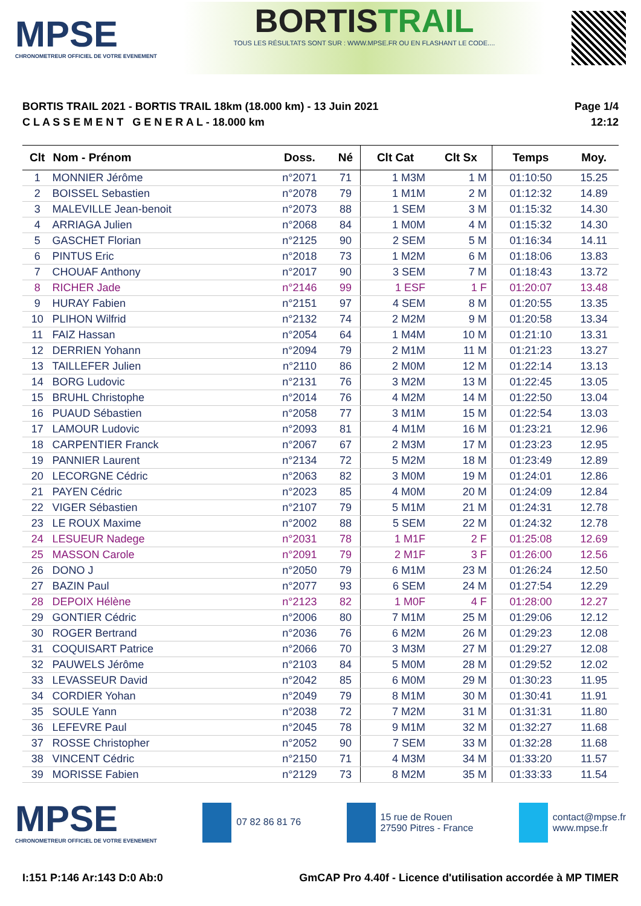MPSE
CHRONOMETREUR OFFICIEL DE VOTRE EVENEMENT
BORTISTRAIL
TOUS LES RÉSULTATS SONT SUR : WWW.MPSE.FR OU EN FLASHANT LE CODE....
BORTIS TRAIL 2021 - BORTIS TRAIL 18km (18.000 km) - 13 Juin 2021
C L A S S E M E N T G E N E R A L - 18.000 km
Page 1/4
12:12
| Clt | Nom - Prénom | Doss. | Né | Clt Cat | Clt Sx | Temps | Moy. |
| --- | --- | --- | --- | --- | --- | --- | --- |
| 1 | MONNIER Jérôme | n°2071 | 71 | 1 M3M | 1 M | 01:10:50 | 15.25 |
| 2 | BOISSEL Sebastien | n°2078 | 79 | 1 M1M | 2 M | 01:12:32 | 14.89 |
| 3 | MALEVILLE Jean-benoit | n°2073 | 88 | 1 SEM | 3 M | 01:15:32 | 14.30 |
| 4 | ARRIAGA Julien | n°2068 | 84 | 1 M0M | 4 M | 01:15:32 | 14.30 |
| 5 | GASCHET Florian | n°2125 | 90 | 2 SEM | 5 M | 01:16:34 | 14.11 |
| 6 | PINTUS Eric | n°2018 | 73 | 1 M2M | 6 M | 01:18:06 | 13.83 |
| 7 | CHOUAF Anthony | n°2017 | 90 | 3 SEM | 7 M | 01:18:43 | 13.72 |
| 8 | RICHER Jade | n°2146 | 99 | 1 ESF | 1 F | 01:20:07 | 13.48 |
| 9 | HURAY Fabien | n°2151 | 97 | 4 SEM | 8 M | 01:20:55 | 13.35 |
| 10 | PLIHON Wilfrid | n°2132 | 74 | 2 M2M | 9 M | 01:20:58 | 13.34 |
| 11 | FAIZ Hassan | n°2054 | 64 | 1 M4M | 10 M | 01:21:10 | 13.31 |
| 12 | DERRIEN Yohann | n°2094 | 79 | 2 M1M | 11 M | 01:21:23 | 13.27 |
| 13 | TAILLEFER Julien | n°2110 | 86 | 2 M0M | 12 M | 01:22:14 | 13.13 |
| 14 | BORG Ludovic | n°2131 | 76 | 3 M2M | 13 M | 01:22:45 | 13.05 |
| 15 | BRUHL Christophe | n°2014 | 76 | 4 M2M | 14 M | 01:22:50 | 13.04 |
| 16 | PUAUD Sébastien | n°2058 | 77 | 3 M1M | 15 M | 01:22:54 | 13.03 |
| 17 | LAMOUR Ludovic | n°2093 | 81 | 4 M1M | 16 M | 01:23:21 | 12.96 |
| 18 | CARPENTIER Franck | n°2067 | 67 | 2 M3M | 17 M | 01:23:23 | 12.95 |
| 19 | PANNIER Laurent | n°2134 | 72 | 5 M2M | 18 M | 01:23:49 | 12.89 |
| 20 | LECORGNE Cédric | n°2063 | 82 | 3 M0M | 19 M | 01:24:01 | 12.86 |
| 21 | PAYEN Cédric | n°2023 | 85 | 4 M0M | 20 M | 01:24:09 | 12.84 |
| 22 | VIGER Sébastien | n°2107 | 79 | 5 M1M | 21 M | 01:24:31 | 12.78 |
| 23 | LE ROUX Maxime | n°2002 | 88 | 5 SEM | 22 M | 01:24:32 | 12.78 |
| 24 | LESUEUR Nadege | n°2031 | 78 | 1 M1F | 2 F | 01:25:08 | 12.69 |
| 25 | MASSON Carole | n°2091 | 79 | 2 M1F | 3 F | 01:26:00 | 12.56 |
| 26 | DONO J | n°2050 | 79 | 6 M1M | 23 M | 01:26:24 | 12.50 |
| 27 | BAZIN Paul | n°2077 | 93 | 6 SEM | 24 M | 01:27:54 | 12.29 |
| 28 | DEPOIX Hélène | n°2123 | 82 | 1 M0F | 4 F | 01:28:00 | 12.27 |
| 29 | GONTIER Cédric | n°2006 | 80 | 7 M1M | 25 M | 01:29:06 | 12.12 |
| 30 | ROGER Bertrand | n°2036 | 76 | 6 M2M | 26 M | 01:29:23 | 12.08 |
| 31 | COQUISART Patrice | n°2066 | 70 | 3 M3M | 27 M | 01:29:27 | 12.08 |
| 32 | PAUWELS Jérôme | n°2103 | 84 | 5 M0M | 28 M | 01:29:52 | 12.02 |
| 33 | LEVASSEUR David | n°2042 | 85 | 6 M0M | 29 M | 01:30:23 | 11.95 |
| 34 | CORDIER Yohan | n°2049 | 79 | 8 M1M | 30 M | 01:30:41 | 11.91 |
| 35 | SOULE Yann | n°2038 | 72 | 7 M2M | 31 M | 01:31:31 | 11.80 |
| 36 | LEFEVRE Paul | n°2045 | 78 | 9 M1M | 32 M | 01:32:27 | 11.68 |
| 37 | ROSSE Christopher | n°2052 | 90 | 7 SEM | 33 M | 01:32:28 | 11.68 |
| 38 | VINCENT Cédric | n°2150 | 71 | 4 M3M | 34 M | 01:33:20 | 11.57 |
| 39 | MORISSE Fabien | n°2129 | 73 | 8 M2M | 35 M | 01:33:33 | 11.54 |
MPSE
CHRONOMETREUR OFFICIEL DE VOTRE EVENEMENT
07 82 86 81 76
15 rue de Rouen
27590 Pitres - France
contact@mpse.fr
www.mpse.fr
I:151 P:146 Ar:143 D:0 Ab:0 GmCAP Pro 4.40f - Licence d'utilisation accordée à MP TIMER